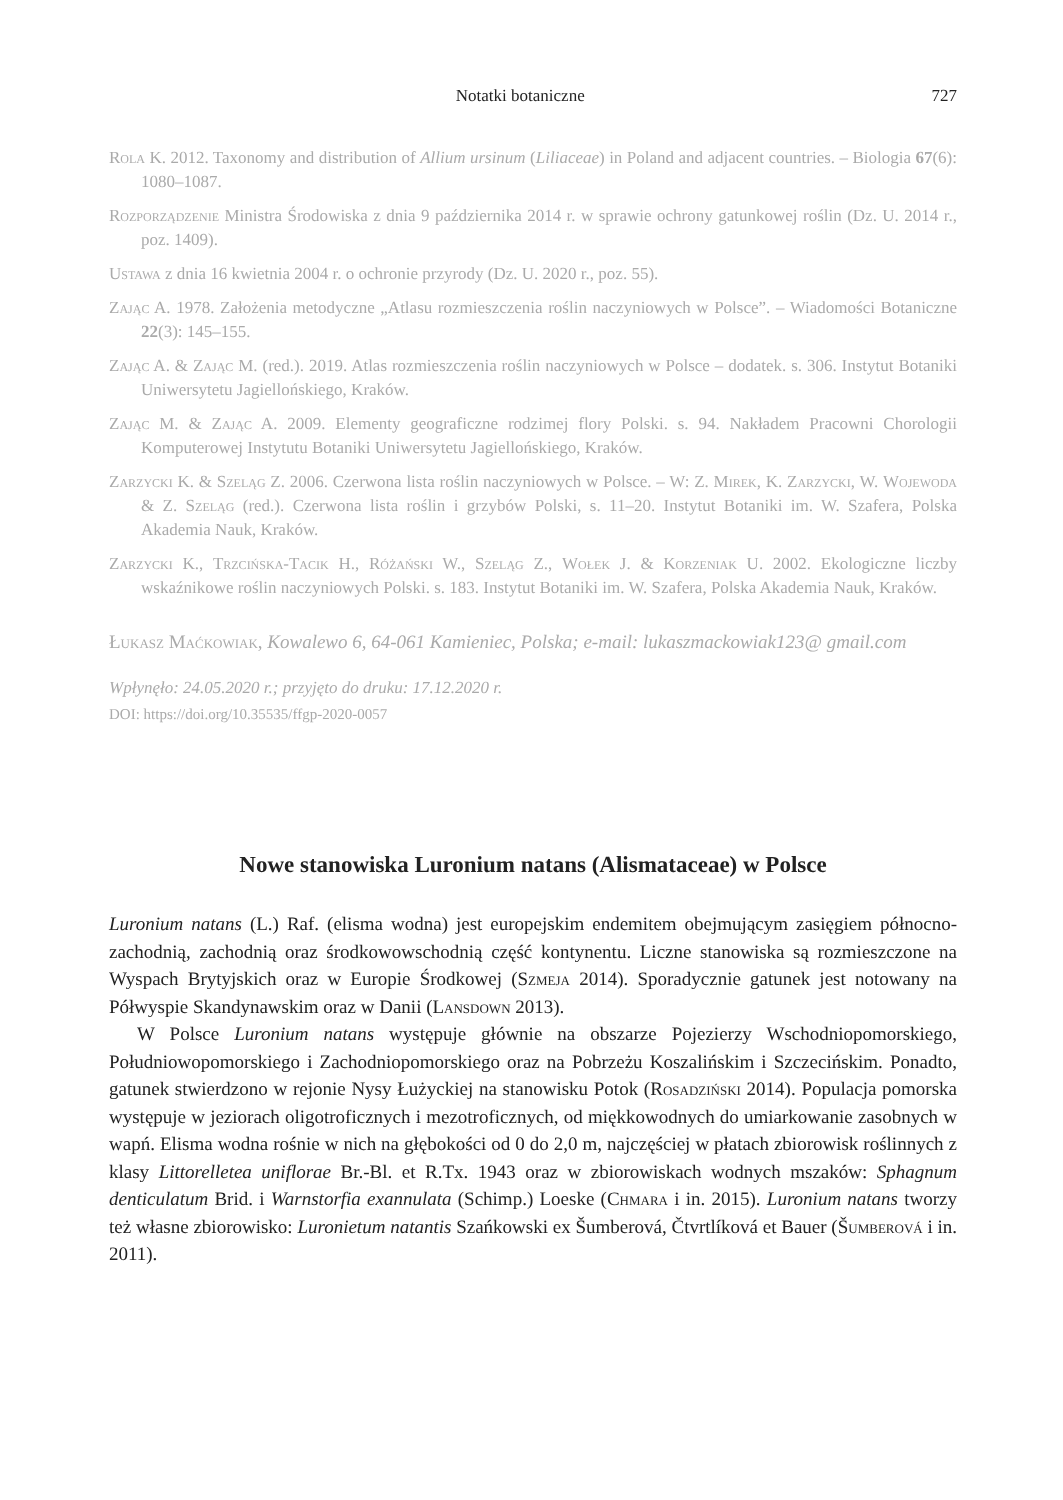Notatki botaniczne 727
Rola K. 2012. Taxonomy and distribution of Allium ursinum (Liliaceae) in Poland and adjacent countries. – Biologia 67(6): 1080–1087.
Rozporządzenie Ministra Środowiska z dnia 9 października 2014 r. w sprawie ochrony gatunkowej roślin (Dz. U. 2014 r., poz. 1409).
Ustawa z dnia 16 kwietnia 2004 r. o ochronie przyrody (Dz. U. 2020 r., poz. 55).
Zając A. 1978. Założenia metodyczne „Atlasu rozmieszczenia roślin naczyniowych w Polsce”. – Wiadomości Botaniczne 22(3): 145–155.
Zając A. & Zając M. (red.). 2019. Atlas rozmieszczenia roślin naczyniowych w Polsce – dodatek. s. 306. Instytut Botaniki Uniwersytetu Jagiellońskiego, Kraków.
Zając M. & Zając A. 2009. Elementy geograficzne rodzimej flory Polski. s. 94. Nakładem Pracowni Chorologii Komputerowej Instytutu Botaniki Uniwersytetu Jagiellońskiego, Kraków.
Zarzycki K. & Szeląg Z. 2006. Czerwona lista roślin naczyniowych w Polsce. – W: Z. Mirek, K. Zarzycki, W. Wojewoda & Z. Szeląg (red.). Czerwona lista roślin i grzybów Polski, s. 11–20. Instytut Botaniki im. W. Szafera, Polska Akademia Nauk, Kraków.
Zarzycki K., Trzcińska-Tacik H., Różański W., Szeląg Z., Wołek J. & Korzeniak U. 2002. Ekologiczne liczby wskaźnikowe roślin naczyniowych Polski. s. 183. Instytut Botaniki im. W. Szafera, Polska Akademia Nauk, Kraków.
Łukasz Maćkowiak, Kowalewo 6, 64-061 Kamieniec, Polska; e-mail: lukaszmackowiak123@ gmail.com
Wpłynęło: 24.05.2020 r.; przyjęto do druku: 17.12.2020 r.
DOI: https://doi.org/10.35535/ffgp-2020-0057
Nowe stanowiska Luronium natans (Alismataceae) w Polsce
Luronium natans (L.) Raf. (elisma wodna) jest europejskim endemitem obejmującym zasięgiem północno-zachodnią, zachodnią oraz środkowowschodnią część kontynentu. Liczne stanowiska są rozmieszczone na Wyspach Brytyjskich oraz w Europie Środkowej (Szmeja 2014). Sporadycznie gatunek jest notowany na Półwyspie Skandynawskim oraz w Danii (Lansdown 2013).
W Polsce Luronium natans występuje głównie na obszarze Pojezierzy Wschodniopomorskiego, Południowopomorskiego i Zachodniopomorskiego oraz na Pobrzeżu Koszalińskim i Szczecińskim. Ponadto, gatunek stwierdzono w rejonie Nysy Łużyckiej na stanowisku Potok (Rosadziński 2014). Populacja pomorska występuje w jeziorach oligotroficznych i mezotroficznych, od miękkowodnych do umiarkowanie zasobnych w wapń. Elisma wodna rośnie w nich na głębokości od 0 do 2,0 m, najczęściej w płatach zbiorowisk roślinnych z klasy Littorelletea uniflorae Br.-Bl. et R.Tx. 1943 oraz w zbiorowiskach wodnych mszaków: Sphagnum denticulatum Brid. i Warnstorfia exannulata (Schimp.) Loeske (Chmara i in. 2015). Luronium natans tworzy też własne zbiorowisko: Luronietum natantis Szańkowski ex Šumberová, Čtvrtlíková et Bauer (Šumberová i in. 2011).